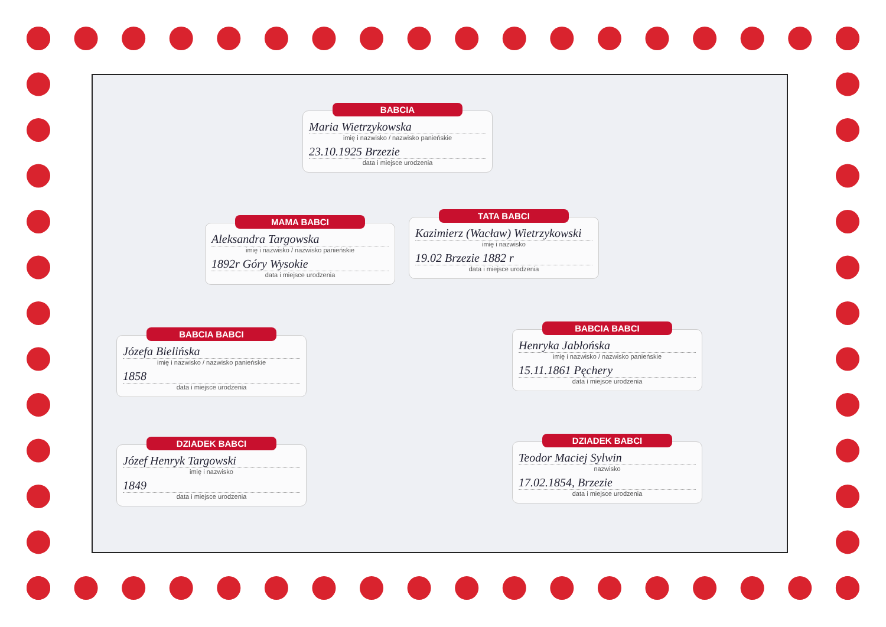BABCIA
Maria Wietrzykowska
imię i nazwisko / nazwisko panieńskie
23.10.1925 Brzezie
data i miejsce urodzenia
MAMA BABCI
Aleksandra Targowska
imię i nazwisko / nazwisko panieńskie
1892r Góry Wysokie
data i miejsce urodzenia
TATA BABCI
Kazimierz (Wacław) Wietrzykowski
imię i nazwisko
19.02 Brzezie 1882 r
data i miejsce urodzenia
BABCIA BABCI
Józefa Bielińska
imię i nazwisko / nazwisko panieńskie
1858
data i miejsce urodzenia
BABCIA BABCI
Henryka Jabłońska
imię i nazwisko / nazwisko panieńskie
15.11.1861 Pęchery
data i miejsce urodzenia
DZIADEK BABCI
Józef Henryk Targowski
imię i nazwisko
1849
data i miejsce urodzenia
DZIADEK BABCI
Teodor Maciej Sylwin
nazwisko
17.02.1854, Brzezie
data i miejsce urodzenia